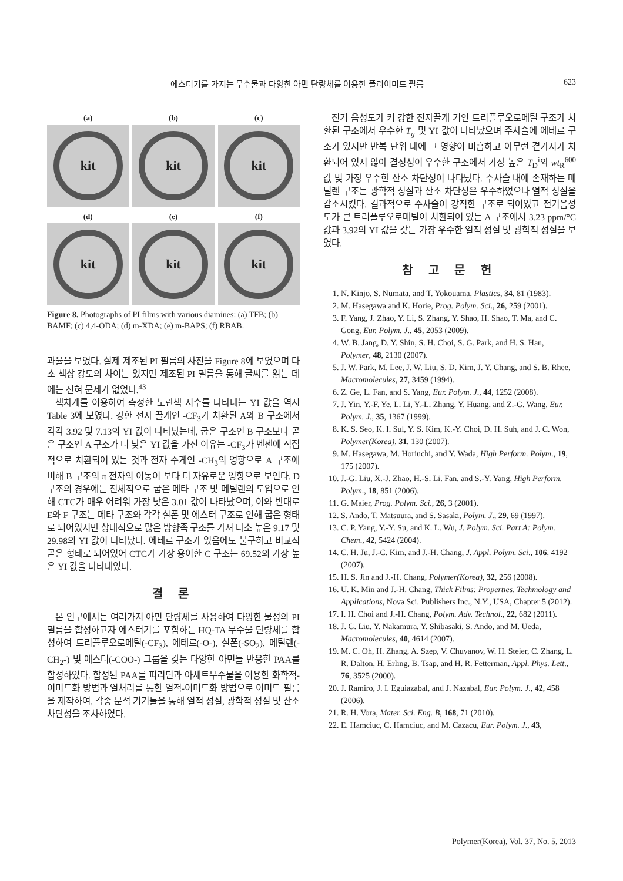에스터기를 가지는 무수물과 다양한 아민 단량체를 이용한 폴리이미드 필름 623
(a)
kit
(b)
kit
(c)
kit
(d)
kit
(e)
kit
(f)
kit
Figure 8. Photographs of PI films with various diamines: (a) TFB; (b) BAMF; (c) 4,4-ODA; (d) m-XDA; (e) m-BAPS; (f) RBAB.
과율을 보였다. 실제 제조된 PI 필름의 사진을 Figure 8에 보였으며 다소 색상 강도의 차이는 있지만 제조된 PI 필름을 통해 글씨를 읽는 데에는 전혀 문제가 없었다.<sup>43</sup>
색차계를 이용하여 측정한 노란색 지수를 나타내는 YI 값을 역시 Table 3에 보였다. 강한 전자 끌게인 -CF<sub>3</sub>가 치환된 A와 B 구조에서 각각 3.92 및 7.13의 YI 값이 나타났는데, 굽은 구조인 B 구조보다 곧은 구조인 A 구조가 더 낮은 YI 값을 가진 이유는 -CF<sub>3</sub>가 벤젠에 직접적으로 치환되어 있는 것과 전자 주게인 -CH<sub>3</sub>의 영향으로 A 구조에 비해 B 구조의 π 전자의 이동이 보다 더 자유로운 영향으로 보인다. D 구조의 경우에는 전체적으로 굽은 메타 구조 및 메틸렌의 도입으로 인해 CTC가 매우 어려워 가장 낮은 3.01 값이 나타났으며, 이와 반대로 E와 F 구조는 메타 구조와 각각 설폰 및 에스터 구조로 인해 굽은 형태로 되어있지만 상대적으로 많은 방향족 구조를 가져 다소 높은 9.17 및 29.98의 YI 값이 나타났다. 에테르 구조가 있음에도 불구하고 비교적 곧은 형태로 되어있어 CTC가 가장 용이한 C 구조는 69.52의 가장 높은 YI 값을 나타내었다.
결 론
본 연구에서는 여러가지 아민 단량체를 사용하여 다양한 물성의 PI 필름을 합성하고자 에스터기를 포함하는 HQ-TA 무수물 단량체를 합성하여 트리플루오로메틸(-CF<sub>3</sub>), 에테르(-O-), 설폰(-SO<sub>2</sub>), 메틸렌(-CH<sub>2</sub>-) 및 에스터(-COO-) 그룹을 갖는 다양한 아민들 반응한 PAA를 합성하였다. 합성된 PAA를 피리딘과 아세트무수물을 이용한 화학적-이미드화 방법과 열처리를 통한 열적-이미드화 방법으로 이미드 필름을 제작하여, 각종 분석 기기들을 통해 열적 성질, 광학적 성질 및 산소 차단성을 조사하였다.
전기 음성도가 커 강한 전자끌게 기인 트리플루오로메틸 구조가 치환된 구조에서 우수한 T<sub>g</sub> 및 YI 값이 나타났으며 주사슬에 에테르 구조가 있지만 반복 단위 내에 그 영향이 미흡하고 아무런 곁가지가 치환되어 있지 않아 결정성이 우수한 구조에서 가장 높은 T<sub>D</sub><sup>i</sup>와 wt<sub>R</sub><sup>600</sup> 값 및 가장 우수한 산소 차단성이 나타났다. 주사슬 내에 존재하는 메틸렌 구조는 광학적 성질과 산소 차단성은 우수하였으나 열적 성질을 감소시켰다. 결과적으로 주사슬이 강직한 구조로 되어있고 전기음성도가 큰 트리플루오로메틸이 치환되어 있는 A 구조에서 3.23 ppm/°C 값과 3.92의 YI 값을 갖는 가장 우수한 열적 성질 및 광학적 성질을 보였다.
참 고 문 헌
1. N. Kinjo, S. Numata, and T. Yokouama, Plastics, 34, 81 (1983).
2. M. Hasegawa and K. Horie, Prog. Polym. Sci., 26, 259 (2001).
3. F. Yang, J. Zhao, Y. Li, S. Zhang, Y. Shao, H. Shao, T. Ma, and C. Gong, Eur. Polym. J., 45, 2053 (2009).
4. W. B. Jang, D. Y. Shin, S. H. Choi, S. G. Park, and H. S. Han, Polymer, 48, 2130 (2007).
5. J. W. Park, M. Lee, J. W. Liu, S. D. Kim, J. Y. Chang, and S. B. Rhee, Macromolecules, 27, 3459 (1994).
6. Z. Ge, L. Fan, and S. Yang, Eur. Polym. J., 44, 1252 (2008).
7. J. Yin, Y.-F. Ye, L. Li, Y.-L. Zhang, Y. Huang, and Z.-G. Wang, Eur. Polym. J., 35, 1367 (1999).
8. K. S. Seo, K. I. Sul, Y. S. Kim, K.-Y. Choi, D. H. Suh, and J. C. Won, Polymer(Korea), 31, 130 (2007).
9. M. Hasegawa, M. Horiuchi, and Y. Wada, High Perform. Polym., 19, 175 (2007).
10. J.-G. Liu, X.-J. Zhao, H.-S. Li. Fan, and S.-Y. Yang, High Perform. Polym., 18, 851 (2006).
11. G. Maier, Prog. Polym. Sci., 26, 3 (2001).
12. S. Ando, T. Matsuura, and S. Sasaki, Polym. J., 29, 69 (1997).
13. C. P. Yang, Y.-Y. Su, and K. L. Wu, J. Polym. Sci. Part A: Polym. Chem., 42, 5424 (2004).
14. C. H. Ju, J.-C. Kim, and J.-H. Chang, J. Appl. Polym. Sci., 106, 4192 (2007).
15. H. S. Jin and J.-H. Chang, Polymer(Korea), 32, 256 (2008).
16. U. K. Min and J.-H. Chang, Thick Films: Properties, Techmology and Applications, Nova Sci. Publishers Inc., N.Y., USA, Chapter 5 (2012).
17. I. H. Choi and J.-H. Chang, Polym. Adv. Technol., 22, 682 (2011).
18. J. G. Liu, Y. Nakamura, Y. Shibasaki, S. Ando, and M. Ueda, Macromolecules, 40, 4614 (2007).
19. M. C. Oh, H. Zhang, A. Szep, V. Chuyanov, W. H. Steier, C. Zhang, L. R. Dalton, H. Erling, B. Tsap, and H. R. Fetterman, Appl. Phys. Lett., 76, 3525 (2000).
20. J. Ramiro, J. I. Eguiazabal, and J. Nazabal, Eur. Polym. J., 42, 458 (2006).
21. R. H. Vora, Mater. Sci. Eng. B, 168, 71 (2010).
22. E. Hamciuc, C. Hamciuc, and M. Cazacu, Eur. Polym. J., 43,
Polymer(Korea), Vol. 37, No. 5, 2013